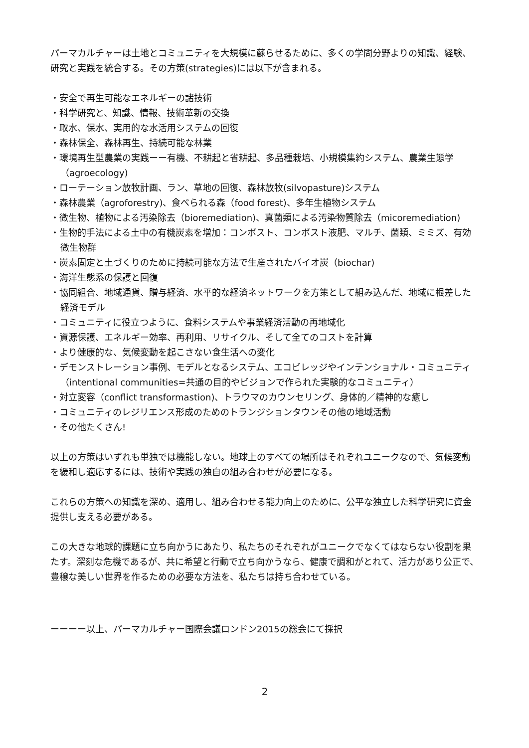パーマカルチャーは土地とコミュニティを大規模に蘇らせるために、多くの学問分野よりの知識、経験、研究と実践を統合する。その方策(strategies)には以下が含まれる。
・安全で再生可能なエネルギーの諸技術
・科学研究と、知識、情報、技術革新の交換
・取水、保水、実用的な水活用システムの回復
・森林保全、森林再生、持続可能な林業
・環境再生型農業の実践ーー有機、不耕起と省耕起、多品種栽培、小規模集約システム、農業生態学（agroecology)
・ローテーション放牧計画、ラン、草地の回復、森林放牧(silvopasture)システム
・森林農業（agroforestry)、食べられる森（food forest)、多年生植物システム
・微生物、植物による汚染除去（bioremediation)、真菌類による汚染物質除去（micoremediation)
・生物的手法による土中の有機炭素を増加：コンポスト、コンポスト液肥、マルチ、菌類、ミミズ、有効微生物群
・炭素固定と土づくりのために持続可能な方法で生産されたバイオ炭（biochar)
・海洋生態系の保護と回復
・協同組合、地域通貨、贈与経済、水平的な経済ネットワークを方策として組み込んだ、地域に根差した経済モデル
・コミュニティに役立つように、食料システムや事業経済活動の再地域化
・資源保護、エネルギー効率、再利用、リサイクル、そして全てのコストを計算
・より健康的な、気候変動を起こさない食生活への変化
・デモンストレーション事例、モデルとなるシステム、エコビレッジやインテンショナル・コミュニティ（intentional communities=共通の目的やビジョンで作られた実験的なコミュニティ）
・対立変容（conflict transformastion)、トラウマのカウンセリング、身体的／精神的な癒し
・コミュニティのレジリエンス形成のためのトランジションタウンその他の地域活動
・その他たくさん!
以上の方策はいずれも単独では機能しない。地球上のすべての場所はそれぞれユニークなので、気候変動を緩和し適応するには、技術や実践の独自の組み合わせが必要になる。
これらの方策への知識を深め、適用し、組み合わせる能力向上のために、公平な独立した科学研究に資金提供し支える必要がある。
この大きな地球的課題に立ち向かうにあたり、私たちのそれぞれがユニークでなくてはならない役割を果たす。深刻な危機であるが、共に希望と行動で立ち向かうなら、健康で調和がとれて、活力があり公正で、豊穣な美しい世界を作るための必要な方法を、私たちは持ち合わせている。
ーーーー以上、パーマカルチャー国際会議ロンドン2015の総会にて採択
2